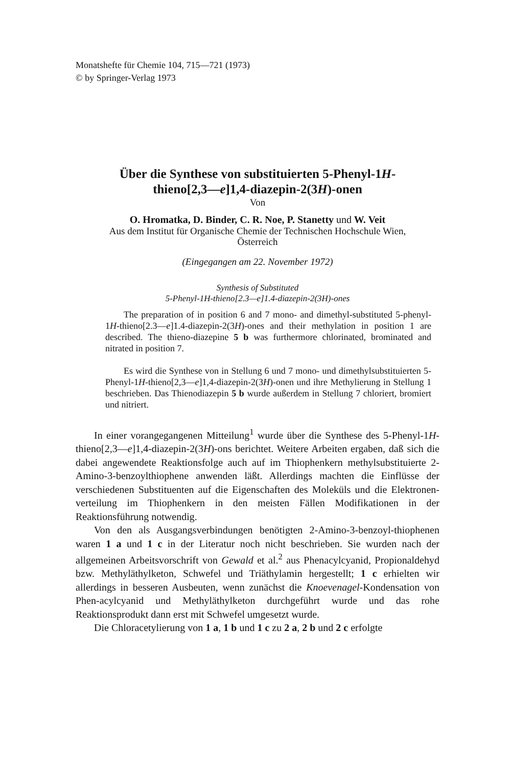Monatshefte für Chemie 104, 715—721 (1973)
© by Springer-Verlag 1973
Über die Synthese von substituierten 5-Phenyl-1H-
thieno[2,3—e]1,4-diazepin-2(3H)-onen
Von
O. Hromatka, D. Binder, C. R. Noe, P. Stanetty und W. Veit
Aus dem Institut für Organische Chemie der Technischen Hochschule Wien,
Österreich
(Eingegangen am 22. November 1972)
Synthesis of Substituted
5-Phenyl-1H-thieno[2.3—e]1.4-diazepin-2(3H)-ones
The preparation of in position 6 and 7 mono- and dimethyl-substituted 5-phenyl-1H-thieno[2.3—e]1.4-diazepin-2(3H)-ones and their methylation in position 1 are described. The thieno-diazepine 5 b was furthermore chlorinated, brominated and nitrated in position 7.
Es wird die Synthese von in Stellung 6 und 7 mono- und dimethylsubstituierten 5-Phenyl-1H-thieno[2,3—e]1,4-diazepin-2(3H)-onen und ihre Methylierung in Stellung 1 beschrieben. Das Thienodiazepin 5 b wurde außerdem in Stellung 7 chloriert, bromiert und nitriert.
In einer vorangegangenen Mitteilung<sup>1</sup> wurde über die Synthese des 5-Phenyl-1H-thieno[2,3—e]1,4-diazepin-2(3H)-ons berichtet. Weitere Arbeiten ergaben, daß sich die dabei angewendete Reaktionsfolge auch auf im Thiophenkern methylsubstituierte 2-Amino-3-benzoylthiophene anwenden läßt. Allerdings machten die Einflüsse der verschiedenen Substituenten auf die Eigenschaften des Moleküls und die Elektronen-verteilung im Thiophenkern in den meisten Fällen Modifikationen in der Reaktionsführung notwendig.
Von den als Ausgangsverbindungen benötigten 2-Amino-3-benzoyl-thiophenen waren 1 a und 1 c in der Literatur noch nicht beschrieben. Sie wurden nach der allgemeinen Arbeitsvorschrift von Gewald et al.<sup>2</sup> aus Phenacylcyanid, Propionaldehyd bzw. Methyläthylketon, Schwefel und Triäthylamin hergestellt; 1 c erhielten wir allerdings in besseren Ausbeuten, wenn zunächst die Knoevenagel-Kondensation von Phen-acylcyanid und Methyläthylketon durchgeführt wurde und das rohe Reaktionsprodukt dann erst mit Schwefel umgesetzt wurde.
Die Chloracetylierung von 1 a, 1 b und 1 c zu 2 a, 2 b und 2 c erfolgte